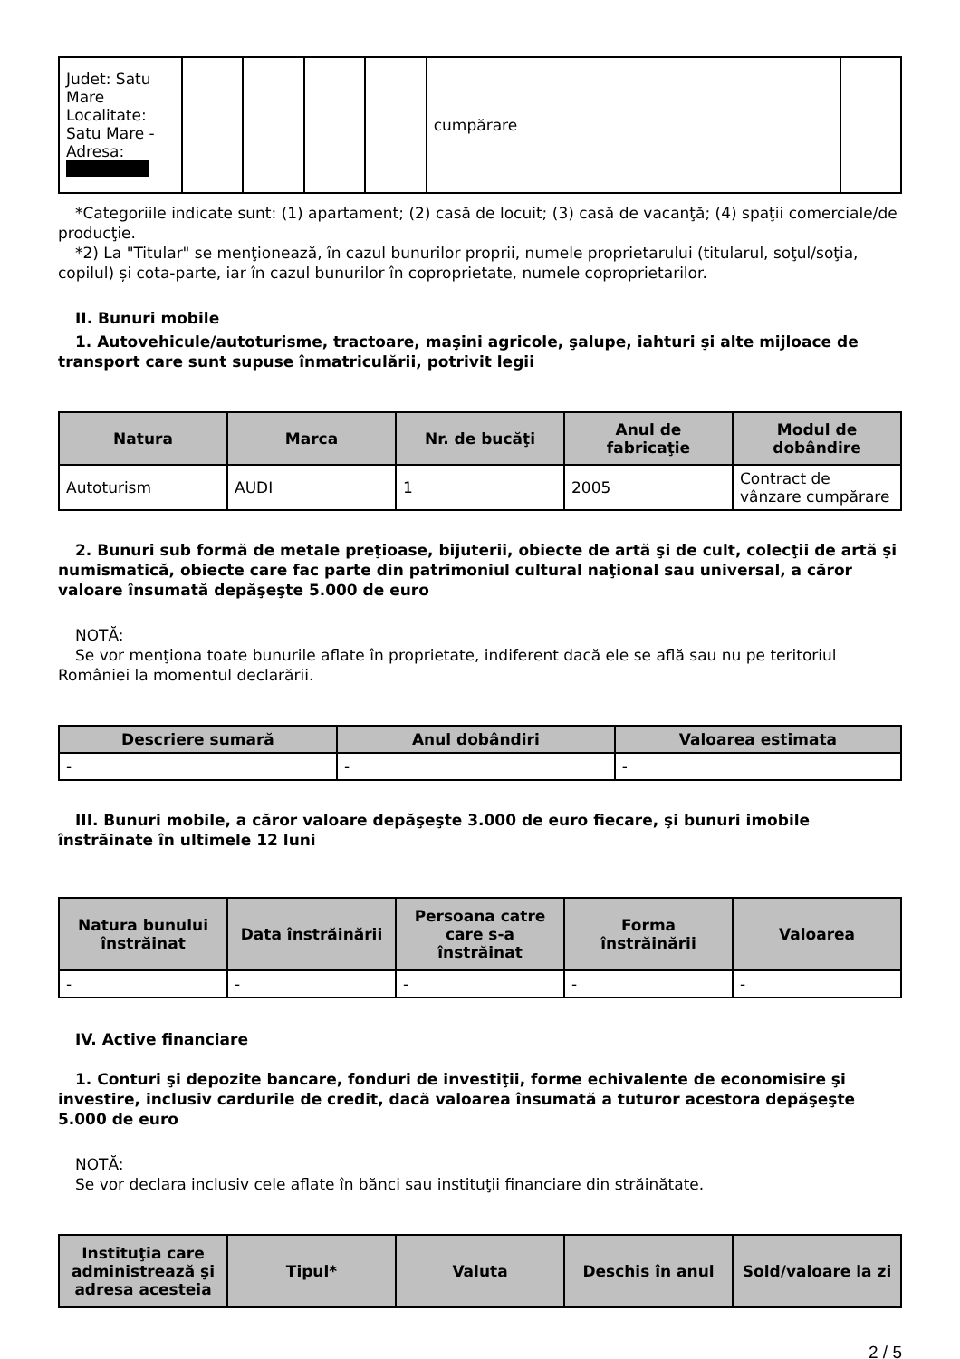| Judet: Satu Mare Localitate: Satu Mare - Adresa: | | | | | cumpărare | |
*Categoriile indicate sunt: (1) apartament; (2) casă de locuit; (3) casă de vacanţă; (4) spaţii comerciale/de producţie.
*2) La "Titular" se menţionează, în cazul bunurilor proprii, numele proprietarului (titularul, soţul/soţia, copilul) și cota-parte, iar în cazul bunurilor în coproprietate, numele coproprietarilor.
II. Bunuri mobile
1. Autovehicule/autoturisme, tractoare, maşini agricole, şalupe, iahturi şi alte mijloace de transport care sunt supuse înmatriculării, potrivit legii
| Natura | Marca | Nr. de bucăţi | Anul de fabricaţie | Modul de dobândire |
| --- | --- | --- | --- | --- |
| Autoturism | AUDI | 1 | 2005 | Contract de vânzare cumpărare |
2. Bunuri sub formă de metale preţioase, bijuterii, obiecte de artă şi de cult, colecţii de artă şi numismatică, obiecte care fac parte din patrimoniul cultural naţional sau universal, a căror valoare însumată depăşeşte 5.000 de euro
NOTĂ:
Se vor menţiona toate bunurile aflate în proprietate, indiferent dacă ele se află sau nu pe teritoriul României la momentul declarării.
| Descriere sumară | Anul dobândiri | Valoarea estimata |
| --- | --- | --- |
| - | - | - |
III. Bunuri mobile, a căror valoare depăşeşte 3.000 de euro fiecare, şi bunuri imobile înstrăinate în ultimele 12 luni
| Natura bunului înstrăinat | Data înstrăinării | Persoana catre care s-a înstrăinat | Forma înstrăinării | Valoarea |
| --- | --- | --- | --- | --- |
| - | - | - | - | - |
IV. Active financiare
1. Conturi şi depozite bancare, fonduri de investiţii, forme echivalente de economisire şi investire, inclusiv cardurile de credit, dacă valoarea însumată a tuturor acestora depăşeşte 5.000 de euro
NOTĂ:
Se vor declara inclusiv cele aflate în bănci sau instituţii financiare din străinătate.
| Instituţia care administrează şi adresa acesteia | Tipul* | Valuta | Deschis în anul | Sold/valoare la zi |
| --- | --- | --- | --- | --- |
2 / 5